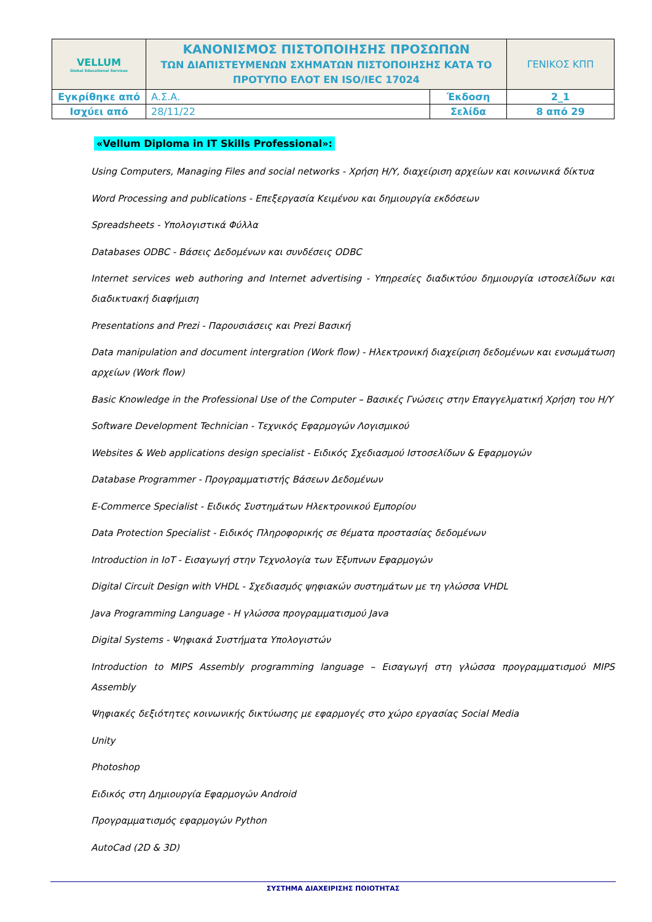| VELLUM Global Educational Services | ΚΑΝΟΝΙΣΜΟΣ ΠΙΣΤΟΠΟΙΗΣΗΣ ΠΡΟΣΩΠΩΝ ΤΩΝ ΔΙΑΠΙΣΤΕΥΜΕΝΩΝ ΣΧΗΜΑΤΩΝ ΠΙΣΤΟΠΟΙΗΣΗΣ ΚΑΤΑ ΤΟ ΠΡΟΤΥΠΟ ΕΛΟΤ ΕΝ ISO/IEC 17024 | | ΓΕΝΙΚΟΣ ΚΠΠ |
| Εγκρίθηκε από | Α.Σ.Α. | Έκδοση | 2_1 |
| Ισχύει από | 28/11/22 | Σελίδα | 8 από 29 |
«Vellum Diploma in IT Skills Professional»:
Using Computers, Managing Files and social networks - Χρήση Η/Υ, διαχείριση αρχείων και κοινωνικά δίκτυα
Word Processing and publications - Επεξεργασία Κειμένου και δημιουργία εκδόσεων
Spreadsheets - Υπολογιστικά Φύλλα
Databases ODBC - Βάσεις Δεδομένων και συνδέσεις ODBC
Internet services web authoring and Internet advertising - Υπηρεσίες διαδικτύου δημιουργία ιστοσελίδων και διαδικτυακή διαφήμιση
Presentations and Prezi - Παρουσιάσεις και Prezi Βασική
Data manipulation and document intergration (Work flow) - Ηλεκτρονική διαχείριση δεδομένων και ενσωμάτωση αρχείων (Work flow)
Basic Knowledge in the Professional Use of the Computer – Βασικές Γνώσεις στην Επαγγελματική Χρήση του Η/Υ
Software Development Technician - Τεχνικός Εφαρμογών Λογισμικού
Websites & Web applications design specialist - Ειδικός Σχεδιασμού Ιστοσελίδων & Εφαρμογών
Database Programmer - Προγραμματιστής Βάσεων Δεδομένων
E-Commerce Specialist - Ειδικός Συστημάτων Ηλεκτρονικού Εμπορίου
Data Protection Specialist - Ειδικός Πληροφορικής σε θέματα προστασίας δεδομένων
Introduction in IoT - Εισαγωγή στην Τεχνολογία των Έξυπνων Εφαρμογών
Digital Circuit Design with VHDL - Σχεδιασμός ψηφιακών συστημάτων με τη γλώσσα VHDL
Java Programming Language - Η γλώσσα προγραμματισμού Java
Digital Systems - Ψηφιακά Συστήματα Υπολογιστών
Introduction to MIPS Assembly programming language – Εισαγωγή στη γλώσσα προγραμματισμού MIPS Assembly
Ψηφιακές δεξιότητες κοινωνικής δικτύωσης με εφαρμογές στο χώρο εργασίας Social Media
Unity
Photoshop
Ειδικός στη Δημιουργία Εφαρμογών Android
Προγραμματισμός εφαρμογών Python
AutoCad (2D & 3D)
ΣΥΣΤΗΜΑ ΔΙΑΧΕΙΡΙΣΗΣ ΠΟΙΟΤΗΤΑΣ